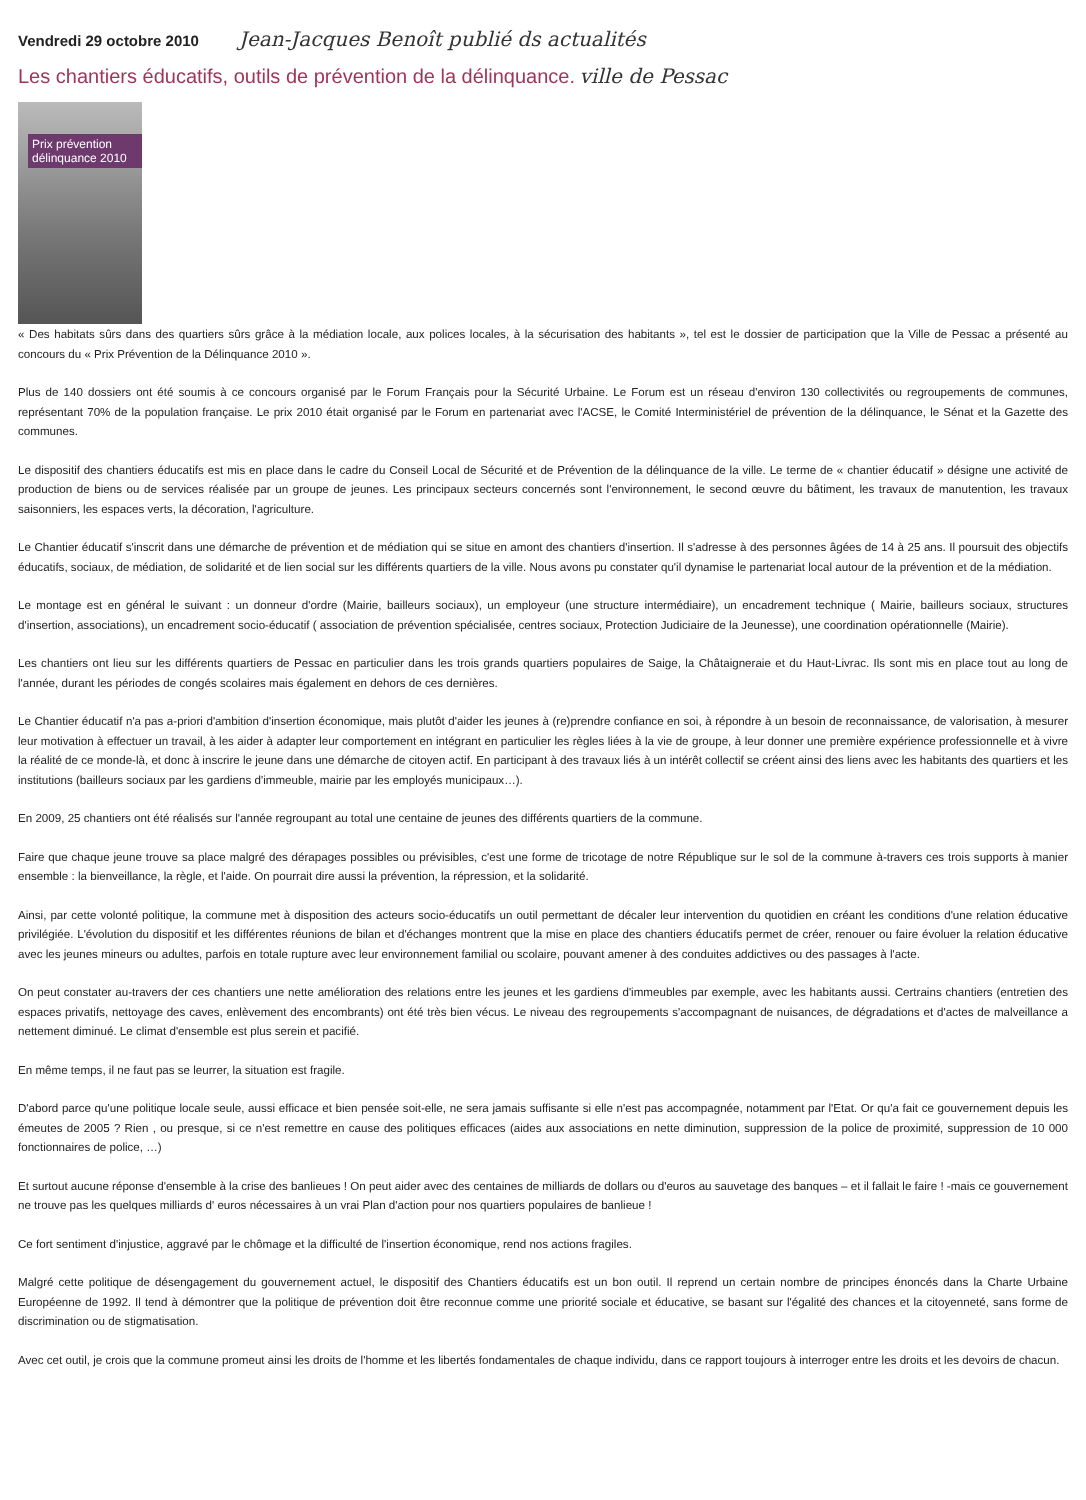Vendredi 29 octobre 2010
Jean-Jacques Benoît publié ds actualités
Les chantiers éducatifs, outils de prévention de la délinquance.
ville de Pessac
Prix prévention délinquance 2010
« Des habitats sûrs dans des quartiers sûrs grâce à la médiation locale, aux polices locales, à la sécurisation des habitants », tel est le dossier de participation que la Ville de Pessac a présenté au concours du « Prix Prévention de la Délinquance 2010 ».
Plus de 140 dossiers ont été soumis à ce concours organisé par le Forum Français pour la Sécurité Urbaine. Le Forum est un réseau d'environ 130 collectivités ou regroupements de communes, représentant 70% de la population française. Le prix 2010 était organisé par le Forum en partenariat avec l'ACSE, le Comité Interministériel de prévention de la délinquance, le Sénat et la Gazette des communes.
Le dispositif des chantiers éducatifs est mis en place dans le cadre du Conseil Local de Sécurité et de Prévention de la délinquance de la ville. Le terme de « chantier éducatif » désigne une activité de production de biens ou de services réalisée par un groupe de jeunes. Les principaux secteurs concernés sont l'environnement, le second œuvre du bâtiment, les travaux de manutention, les travaux saisonniers, les espaces verts, la décoration, l'agriculture.
Le Chantier éducatif s'inscrit dans une démarche de prévention et de médiation qui se situe en amont des chantiers d'insertion. Il s'adresse à des personnes âgées de 14 à 25 ans. Il poursuit des objectifs éducatifs, sociaux, de médiation, de solidarité et de lien social sur les différents quartiers de la ville. Nous avons pu constater qu'il dynamise le partenariat local autour de la prévention et de la médiation.
Le montage est en général le suivant : un donneur d'ordre (Mairie, bailleurs sociaux), un employeur (une structure intermédiaire), un encadrement technique ( Mairie, bailleurs sociaux, structures d'insertion, associations), un encadrement socio-éducatif ( association de prévention spécialisée, centres sociaux, Protection Judiciaire de la Jeunesse), une coordination opérationnelle (Mairie).
Les chantiers ont lieu sur les différents quartiers de Pessac en particulier dans les trois grands quartiers populaires de Saige, la Châtaigneraie et du Haut-Livrac. Ils sont mis en place tout au long de l'année, durant les périodes de congés scolaires mais également en dehors de ces dernières.
Le Chantier éducatif n'a pas a-priori d'ambition d'insertion économique, mais plutôt d'aider les jeunes à (re)prendre confiance en soi, à répondre à un besoin de reconnaissance, de valorisation, à mesurer leur motivation à effectuer un travail, à les aider à adapter leur comportement en intégrant en particulier les règles liées à la vie de groupe, à leur donner une première expérience professionnelle et à vivre la réalité de ce monde-là, et donc à inscrire le jeune dans une démarche de citoyen actif. En participant à des travaux liés à un intérêt collectif se créent ainsi des liens avec les habitants des quartiers et les institutions (bailleurs sociaux par les gardiens d'immeuble, mairie par les employés municipaux…).
En 2009, 25 chantiers ont été réalisés sur l'année regroupant au total une centaine de jeunes des différents quartiers de la commune.
Faire que chaque jeune trouve sa place malgré des dérapages possibles ou prévisibles, c'est une forme de tricotage de notre République sur le sol de la commune à-travers ces trois supports à manier ensemble : la bienveillance, la règle, et l'aide. On pourrait dire aussi la prévention, la répression, et la solidarité.
Ainsi, par cette volonté politique, la commune met à disposition des acteurs socio-éducatifs un outil permettant de décaler leur intervention du quotidien en créant les conditions d'une relation éducative privilégiée. L'évolution du dispositif et les différentes réunions de bilan et d'échanges montrent que la mise en place des chantiers éducatifs permet de créer, renouer ou faire évoluer la relation éducative avec les jeunes mineurs ou adultes, parfois en totale rupture avec leur environnement familial ou scolaire, pouvant amener à des conduites addictives ou des passages à l'acte.
On peut constater au-travers der ces chantiers une nette amélioration des relations entre les jeunes et les gardiens d'immeubles par exemple, avec les habitants aussi. Certrains chantiers (entretien des espaces privatifs, nettoyage des caves, enlèvement des encombrants) ont été très bien vécus. Le niveau des regroupements s'accompagnant de nuisances, de dégradations et d'actes de malveillance a nettement diminué. Le climat d'ensemble est plus serein et pacifié.
En même temps, il ne faut pas se leurrer, la situation est fragile.
D'abord parce qu'une politique locale seule, aussi efficace et bien pensée soit-elle, ne sera jamais suffisante si elle n'est pas accompagnée, notamment par l'Etat. Or qu'a fait ce gouvernement depuis les émeutes de 2005 ? Rien , ou presque, si ce n'est remettre en cause des politiques efficaces (aides aux associations en nette diminution, suppression de la police de proximité, suppression de 10 000 fonctionnaires de police, …)
Et surtout aucune réponse d'ensemble à la crise des banlieues ! On peut aider avec des centaines de milliards de dollars ou d'euros au sauvetage des banques – et il fallait le faire ! -mais ce gouvernement ne trouve pas les quelques milliards d' euros nécessaires à un vrai Plan d'action pour nos quartiers populaires de banlieue !
Ce fort sentiment d'injustice, aggravé par le chômage et la difficulté de l'insertion économique, rend nos actions fragiles.
Malgré cette politique de désengagement du gouvernement actuel, le dispositif des Chantiers éducatifs est un bon outil. Il reprend un certain nombre de principes énoncés dans la Charte Urbaine Européenne de 1992. Il tend à démontrer que la politique de prévention doit être reconnue comme une priorité sociale et éducative, se basant sur l'égalité des chances et la citoyenneté, sans forme de discrimination ou de stigmatisation.
Avec cet outil, je crois que la commune promeut ainsi les droits de l'homme et les libertés fondamentales de chaque individu, dans ce rapport toujours à interroger entre les droits et les devoirs de chacun.